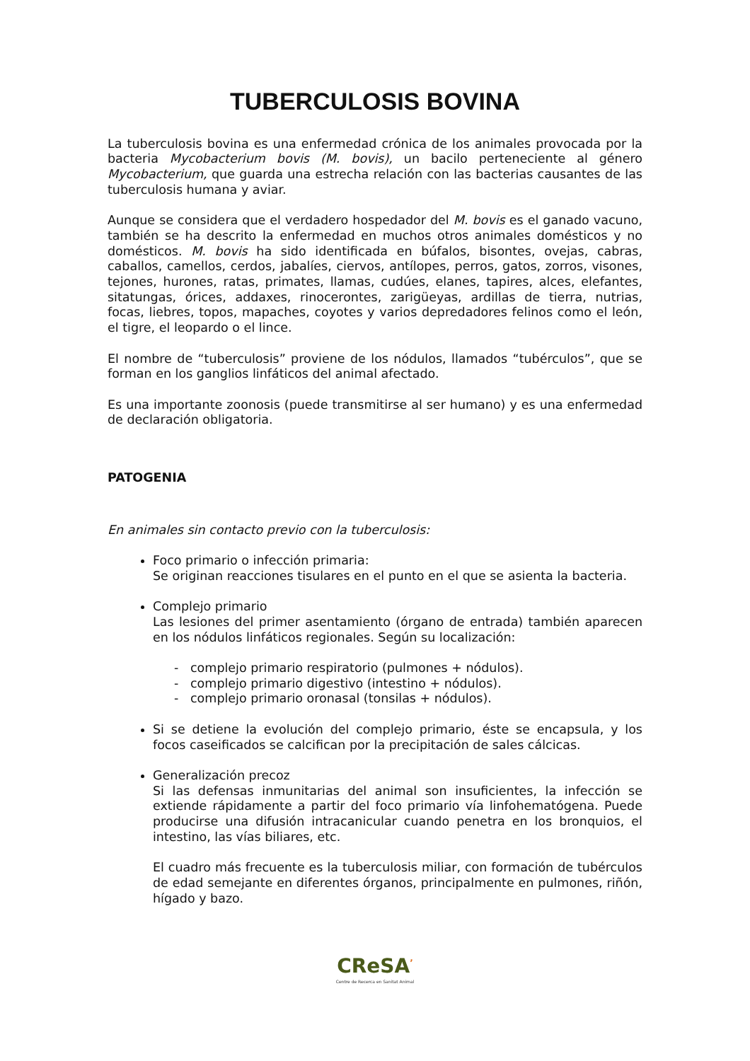TUBERCULOSIS BOVINA
La tuberculosis bovina es una enfermedad crónica de los animales provocada por la bacteria Mycobacterium bovis (M. bovis), un bacilo perteneciente al género Mycobacterium, que guarda una estrecha relación con las bacterias causantes de las tuberculosis humana y aviar.
Aunque se considera que el verdadero hospedador del M. bovis es el ganado vacuno, también se ha descrito la enfermedad en muchos otros animales domésticos y no domésticos. M. bovis ha sido identificada en búfalos, bisontes, ovejas, cabras, caballos, camellos, cerdos, jabalíes, ciervos, antílopes, perros, gatos, zorros, visones, tejones, hurones, ratas, primates, llamas, cudúes, elanes, tapires, alces, elefantes, sitatungas, órices, addaxes, rinocerontes, zarigüeyas, ardillas de tierra, nutrias, focas, liebres, topos, mapaches, coyotes y varios depredadores felinos como el león, el tigre, el leopardo o el lince.
El nombre de “tuberculosis” proviene de los nódulos, llamados “tubérculos”, que se forman en los ganglios linfáticos del animal afectado.
Es una importante zoonosis (puede transmitirse al ser humano) y es una enfermedad de declaración obligatoria.
PATOGENIA
En animales sin contacto previo con la tuberculosis:
Foco primario o infección primaria:
Se originan reacciones tisulares en el punto en el que se asienta la bacteria.
Complejo primario
Las lesiones del primer asentamiento (órgano de entrada) también aparecen en los nódulos linfáticos regionales. Según su localización:
- complejo primario respiratorio (pulmones + nódulos).
- complejo primario digestivo (intestino + nódulos).
- complejo primario oronasal (tonsilas + nódulos).
Si se detiene la evolución del complejo primario, éste se encapsula, y los focos caseificados se calcifican por la precipitación de sales cálcicas.
Generalización precoz
Si las defensas inmunitarias del animal son insuficientes, la infección se extiende rápidamente a partir del foco primario vía linfohematógena. Puede producirse una difusión intracanicular cuando penetra en los bronquios, el intestino, las vías biliares, etc.
El cuadro más frecuente es la tuberculosis miliar, con formación de tubérculos de edad semejante en diferentes órganos, principalmente en pulmones, riñón, hígado y bazo.
CReSA<sup>’</sup>
Centre de Recerca en Sanitat Animal